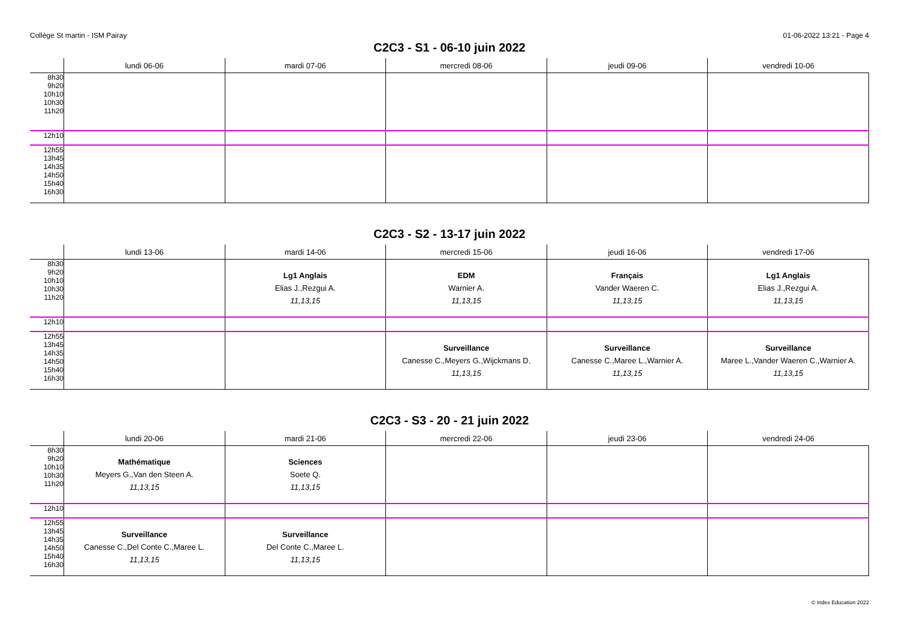Collège St martin - ISM Pairay 01-06-2022 13:21 - Page 4
C2C3 - S1 - 06-10 juin 2022
| | lundi 06-06 | mardi 07-06 | mercredi 08-06 | jeudi 09-06 | vendredi 10-06 |
| --- | --- | --- | --- | --- | --- |
| 8h30 9h20 10h10 10h30 11h20 | | | | | |
| 12h10 | | | | | |
| 12h55 13h45 14h35 14h50 15h40 16h30 | | | | | |
C2C3 - S2 - 13-17 juin 2022
| | lundi 13-06 | mardi 14-06 | mercredi 15-06 | jeudi 16-06 | vendredi 17-06 |
| --- | --- | --- | --- | --- | --- |
| 8h30 9h20 10h10 10h30 11h20 | | Lg1 Anglais Elias J.,Rezgui A. 11,13,15 | EDM Warnier A. 11,13,15 | Français Vander Waeren C. 11,13,15 | Lg1 Anglais Elias J.,Rezgui A. 11,13,15 |
| 12h10 | | | | | |
| 12h55 13h45 14h35 14h50 15h40 16h30 | | | Surveillance Canesse C.,Meyers G.,Wijckmans D. 11,13,15 | Surveillance Canesse C.,Maree L.,Warnier A. 11,13,15 | Surveillance Maree L.,Vander Waeren C.,Warnier A. 11,13,15 |
C2C3 - S3 - 20 - 21 juin 2022
| | lundi 20-06 | mardi 21-06 | mercredi 22-06 | jeudi 23-06 | vendredi 24-06 |
| --- | --- | --- | --- | --- | --- |
| 8h30 9h20 10h10 10h30 11h20 | Mathématique Meyers G.,Van den Steen A. 11,13,15 | Sciences Soete Q. 11,13,15 | | | |
| 12h10 | | | | | |
| 12h55 13h45 14h35 14h50 15h40 16h30 | Surveillance Canesse C.,Del Conte C.,Maree L. 11,13,15 | Surveillance Del Conte C.,Maree L. 11,13,15 | | | |
© Index Education 2022